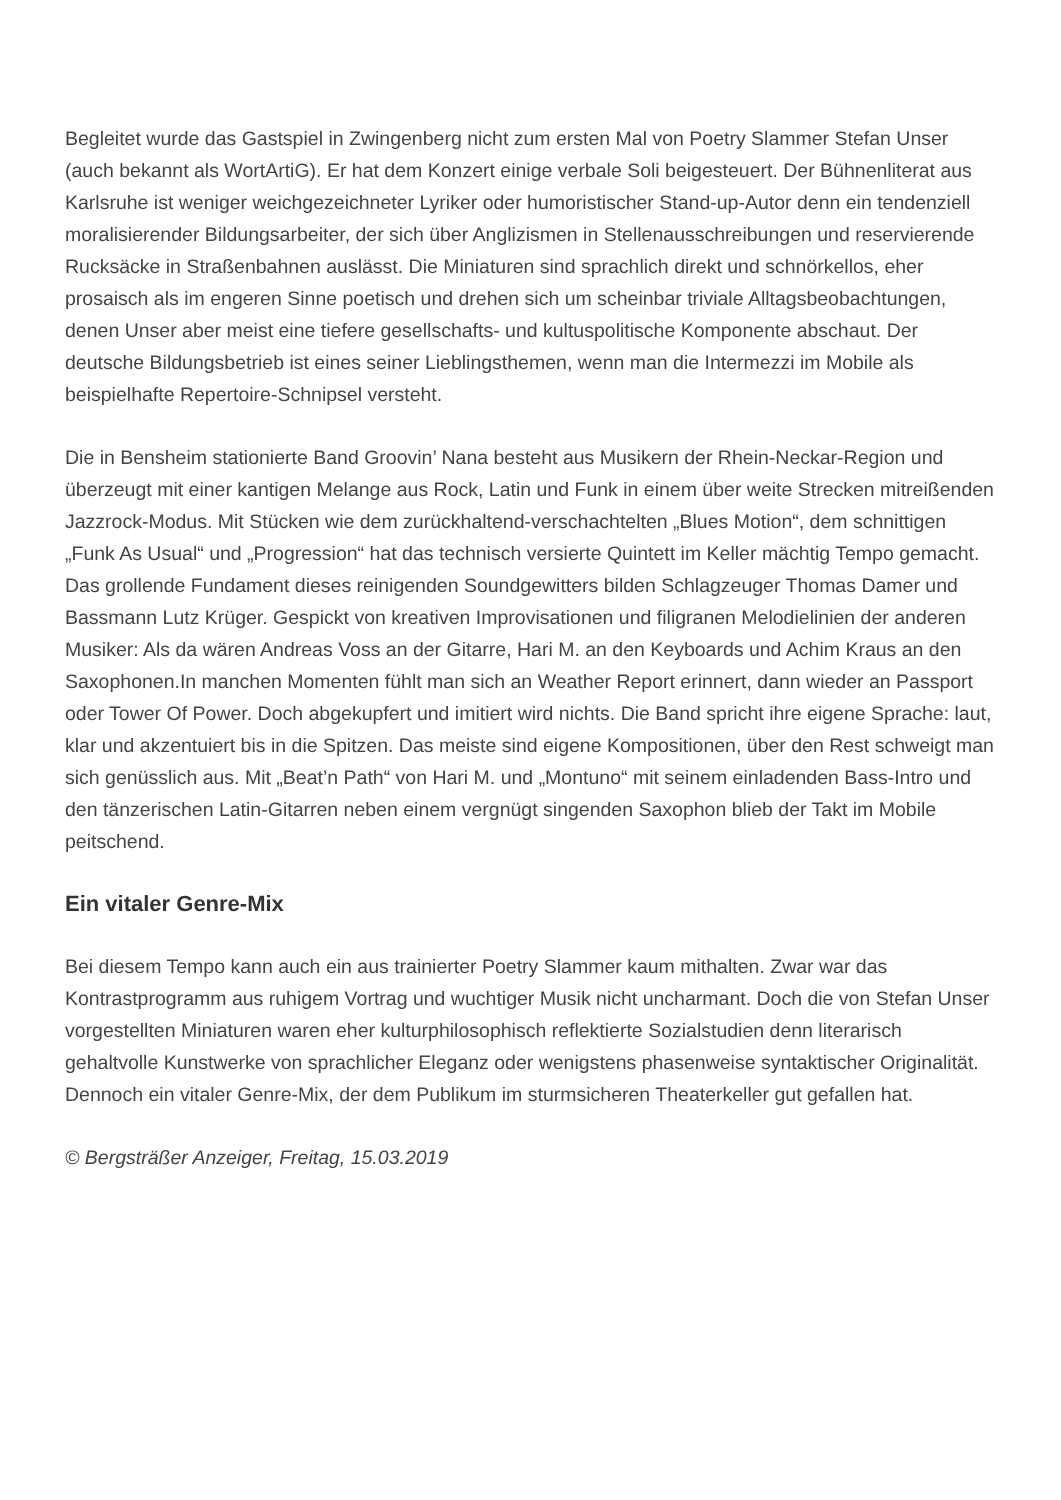Begleitet wurde das Gastspiel in Zwingenberg nicht zum ersten Mal von Poetry Slammer Stefan Unser (auch bekannt als WortArtiG). Er hat dem Konzert einige verbale Soli beigesteuert. Der Bühnenliterat aus Karlsruhe ist weniger weichgezeichneter Lyriker oder humoristischer Stand-up-Autor denn ein tendenziell moralisierender Bildungsarbeiter, der sich über Anglizismen in Stellenausschreibungen und reservierende Rucksäcke in Straßenbahnen auslässt. Die Miniaturen sind sprachlich direkt und schnörkellos, eher prosaisch als im engeren Sinne poetisch und drehen sich um scheinbar triviale Alltagsbeobachtungen, denen Unser aber meist eine tiefere gesellschafts- und kultuspolitische Komponente abschaut. Der deutsche Bildungsbetrieb ist eines seiner Lieblingsthemen, wenn man die Intermezzi im Mobile als beispielhafte Repertoire-Schnipsel versteht.
Die in Bensheim stationierte Band Groovin’ Nana besteht aus Musikern der Rhein-Neckar-Region und überzeugt mit einer kantigen Melange aus Rock, Latin und Funk in einem über weite Strecken mitreißenden Jazzrock-Modus. Mit Stücken wie dem zurückhaltend-verschachtelten „Blues Motion“, dem schnittigen „Funk As Usual“ und „Progression“ hat das technisch versierte Quintett im Keller mächtig Tempo gemacht. Das grollende Fundament dieses reinigenden Soundgewitters bilden Schlagzeuger Thomas Damer und Bassmann Lutz Krüger. Gespickt von kreativen Improvisationen und filigranen Melodielinien der anderen Musiker: Als da wären Andreas Voss an der Gitarre, Hari M. an den Keyboards und Achim Kraus an den Saxophonen.In manchen Momenten fühlt man sich an Weather Report erinnert, dann wieder an Passport oder Tower Of Power. Doch abgekupfert und imitiert wird nichts. Die Band spricht ihre eigene Sprache: laut, klar und akzentuiert bis in die Spitzen. Das meiste sind eigene Kompositionen, über den Rest schweigt man sich genüsslich aus. Mit „Beat’n Path“ von Hari M. und „Montuno“ mit seinem einladenden Bass-Intro und den tänzerischen Latin-Gitarren neben einem vergnügt singenden Saxophon blieb der Takt im Mobile peitschend.
Ein vitaler Genre-Mix
Bei diesem Tempo kann auch ein aus trainierter Poetry Slammer kaum mithalten. Zwar war das Kontrastprogramm aus ruhigem Vortrag und wuchtiger Musik nicht uncharmant. Doch die von Stefan Unser vorgestellten Miniaturen waren eher kulturphilosophisch reflektierte Sozialstudien denn literarisch gehaltvolle Kunstwerke von sprachlicher Eleganz oder wenigstens phasenweise syntaktischer Originalität. Dennoch ein vitaler Genre-Mix, der dem Publikum im sturmsicheren Theaterkeller gut gefallen hat.
© Bergsträßer Anzeiger, Freitag, 15.03.2019